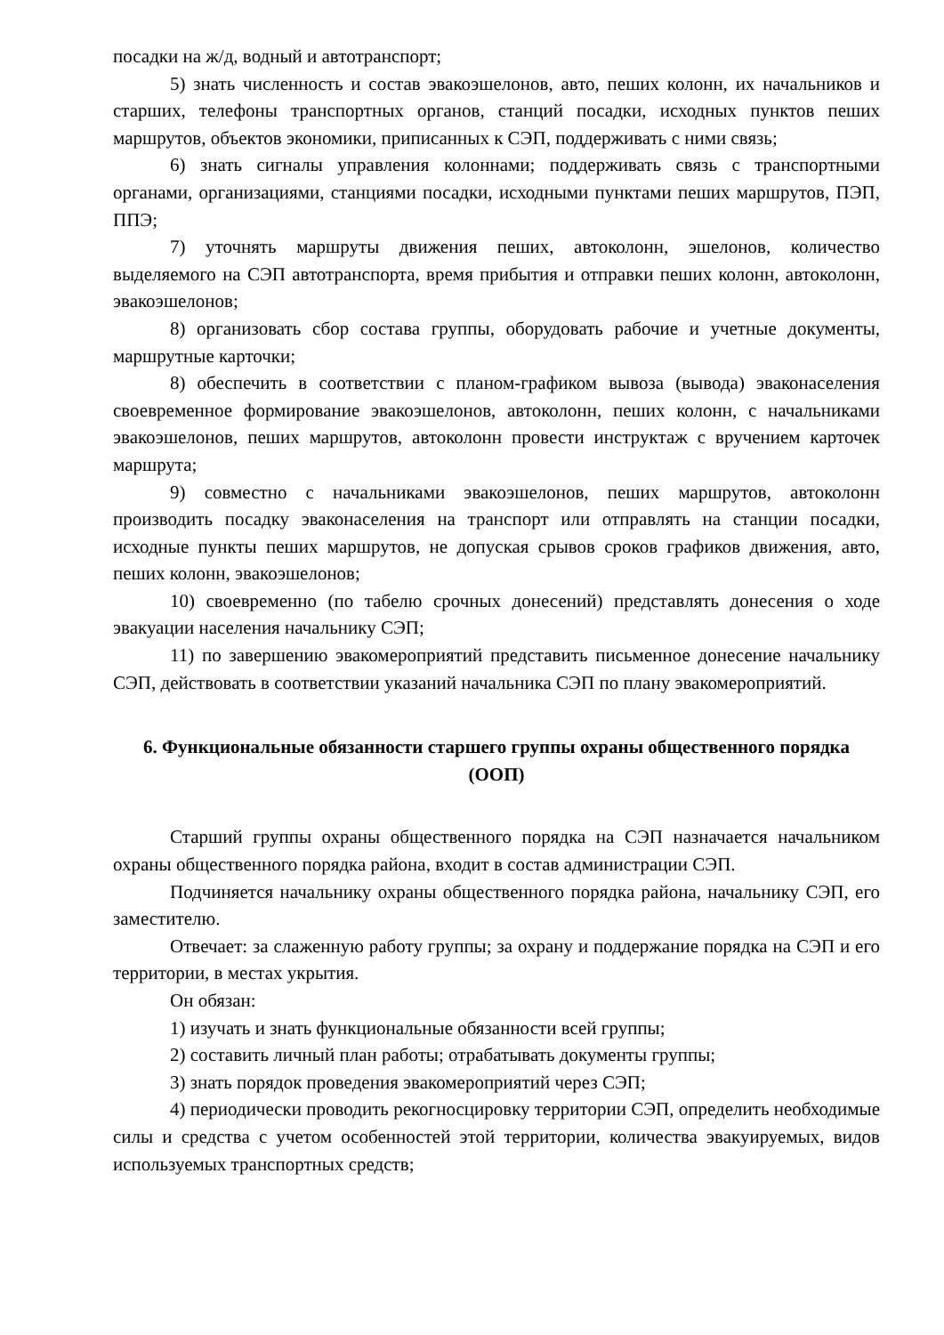посадки на ж/д, водный и автотранспорт;
5) знать численность и состав эвакоэшелонов, авто, пеших колонн, их начальников и старших, телефоны транспортных органов, станций посадки, исходных пунктов пеших маршрутов, объектов экономики, приписанных к СЭП, поддерживать с ними связь;
6) знать сигналы управления колоннами; поддерживать связь с транспортными органами, организациями, станциями посадки, исходными пунктами пеших маршрутов, ПЭП, ППЭ;
7) уточнять маршруты движения пеших, автоколонн, эшелонов, количество выделяемого на СЭП автотранспорта, время прибытия и отправки пеших колонн, автоколонн, эвакоэшелонов;
8) организовать сбор состава группы, оборудовать рабочие и учетные документы, маршрутные карточки;
8) обеспечить в соответствии с планом-графиком вывоза (вывода) эваконаселения своевременное формирование эвакоэшелонов, автоколонн, пеших колонн, с начальниками эвакоэшелонов, пеших маршрутов, автоколонн провести инструктаж с вручением карточек маршрута;
9) совместно с начальниками эвакоэшелонов, пеших маршрутов, автоколонн производить посадку эваконаселения на транспорт или отправлять на станции посадки, исходные пункты пеших маршрутов, не допуская срывов сроков графиков движения, авто, пеших колонн, эвакоэшелонов;
10) своевременно (по табелю срочных донесений) представлять донесения о ходе эвакуации населения начальнику СЭП;
11) по завершению эвакомероприятий представить письменное донесение начальнику СЭП, действовать в соответствии указаний начальника СЭП по плану эвакомероприятий.
6. Функциональные обязанности старшего группы охраны общественного порядка (ООП)
Старший группы охраны общественного порядка на СЭП назначается начальником охраны общественного порядка района, входит в состав администрации СЭП.
Подчиняется начальнику охраны общественного порядка района, начальнику СЭП, его заместителю.
Отвечает: за слаженную работу группы; за охрану и поддержание порядка на СЭП и его территории, в местах укрытия.
Он обязан:
1) изучать и знать функциональные обязанности всей группы;
2) составить личный план работы; отрабатывать документы группы;
3) знать порядок проведения эвакомероприятий через СЭП;
4) периодически проводить рекогносцировку территории СЭП, определить необходимые силы и средства с учетом особенностей этой территории, количества эвакуируемых, видов используемых транспортных средств;